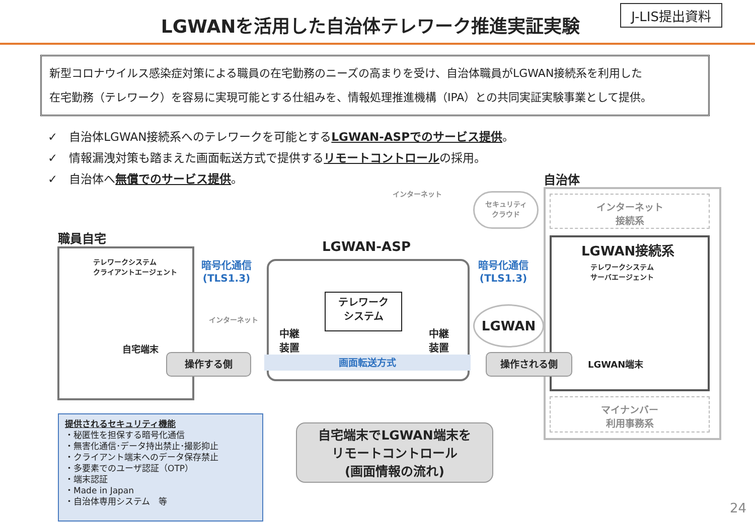LGWANを活用した自治体テレワーク推進実証実験
J-LIS提出資料
新型コロナウイルス感染症対策による職員の在宅勤務のニーズの高まりを受け、自治体職員がLGWAN接続系を利用した
在宅勤務（テレワーク）を容易に実現可能とする仕組みを、情報処理推進機構（IPA）との共同実証実験事業として提供。
✓　自治体LGWAN接続系へのテレワークを可能とするLGWAN-ASPでのサービス提供。
✓　情報漏洩対策も踏まえた画面転送方式で提供するリモートコントロールの採用。
✓　自治体へ無償でのサービス提供。
自治体
インターネット
接続系
LGWAN接続系
テレワークシステム
サーバエージェント
LGWAN端末
マイナンバー
利用事務系
職員自宅
テレワークシステム
クライアントエージェント
自宅端末
LGWAN-ASP
中継
装置
中継
装置
テレワーク
システム
暗号化通信
(TLS1.3)
暗号化通信
(TLS1.3)
インターネット
インターネット
セキュリティ
クラウド
LGWAN
画面転送方式
操作する側 操作される側
自宅端末でLGWAN端末を
リモートコントロール
(画面情報の流れ)
提供されるセキュリティ機能
・秘匿性を担保する暗号化通信
・無害化通信･データ持出禁止･撮影抑止
・クライアント端末へのデータ保存禁止
・多要素でのユーザ認証（OTP）
・端末認証
・Made in Japan
・自治体専用システム　等
24